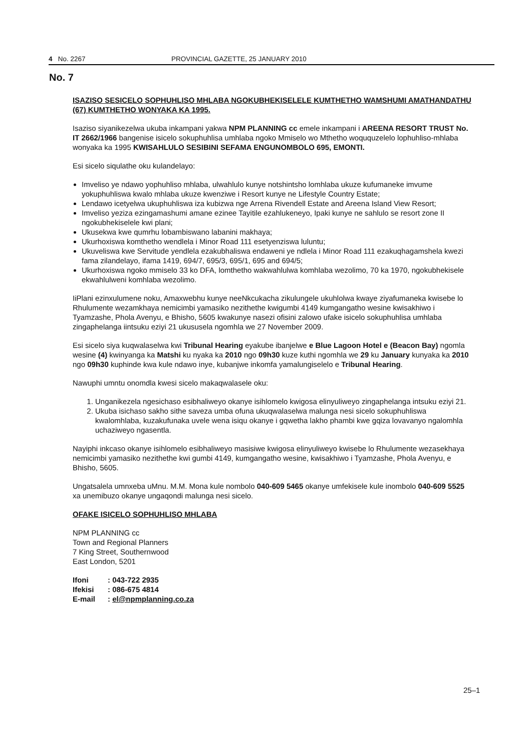4 No. 2267 PROVINCIAL GAZETTE, 25 JANUARY 2010
No. 7
ISAZISO SESICELO SOPHUHLISO MHLABA NGOKUBHEKISELELE KUMTHETHO WAMSHUMI AMATHANDATHU (67) KUMTHETHO WONYAKA KA 1995.
Isaziso siyanikezelwa ukuba inkampani yakwa NPM PLANNING cc emele inkampani i AREENA RESORT TRUST No. IT 2662/1966 bangenise isicelo sokuphuhlisa umhlaba ngoko Mmiselo wo Mthetho woququzelelo lophuhliso-mhlaba wonyaka ka 1995 KWISAHLULO SESIBINI SEFAMA ENGUNOMBOLO 695, EMONTI.
Esi sicelo siqulathe oku kulandelayo:
Imveliso ye ndawo yophuhliso mhlaba, ulwahlulo kunye notshintsho lomhlaba ukuze kufumaneke imvume yokuphuhliswa kwalo mhlaba ukuze kwenziwe i Resort kunye ne Lifestyle Country Estate;
Lendawo icetyelwa ukuphuhliswa iza kubizwa nge Arrena Rivendell Estate and Areena Island View Resort;
Imveliso yeziza ezingamashumi amane ezinee Tayitile ezahlukeneyo, Ipaki kunye ne sahlulo se resort zone II ngokubhekiselele kwi plani;
Ukusekwa kwe qumrhu lobambiswano labanini makhaya;
Ukurhoxiswa komthetho wendlela i Minor Road 111 esetyenziswa luluntu;
Ukuveliswa kwe Servitude yendlela ezakubhaliswa endaweni ye ndlela i Minor Road 111 ezakuqhagamshela kwezi fama zilandelayo, ifama 1419, 694/7, 695/3, 695/1, 695 and 694/5;
Ukurhoxiswa ngoko mmiselo 33 ko DFA, lomthetho wakwahlulwa komhlaba wezolimo, 70 ka 1970, ngokubhekisele ekwahlulweni komhlaba wezolimo.
IiPlani ezinxulumene noku, Amaxwebhu kunye neeNkcukacha zikulungele ukuhlolwa kwaye ziyafumaneka kwisebe lo Rhulumente wezamkhaya nemicimbi yamasiko nezithethe kwigumbi 4149 kumgangatho wesine kwisakhiwo i Tyamzashe, Phola Avenyu, e Bhisho, 5605 kwakunye nasezi ofisini zalowo ufake isicelo sokuphuhlisa umhlaba zingaphelanga iintsuku eziyi 21 ukususela ngomhla we 27 November 2009.
Esi sicelo siya kuqwalaselwa kwi Tribunal Hearing eyakube ibanjelwe e Blue Lagoon Hotel e (Beacon Bay) ngomla wesine (4) kwinyanga ka Matshi ku nyaka ka 2010 ngo 09h30 kuze kuthi ngomhla we 29 ku January kunyaka ka 2010 ngo 09h30 kuphinde kwa kule ndawo inye, kubanjwe inkomfa yamalungiselelo e Tribunal Hearing.
Nawuphi umntu onomdla kwesi sicelo makaqwalasele oku:
1. Unganikezela ngesichaso esibhaliweyo okanye isihlomelo kwigosa elinyuliweyo zingaphelanga intsuku eziyi 21.
2. Ukuba isichaso sakho sithe saveza umba ofuna ukuqwalaselwa malunga nesi sicelo sokuphuhliswa kwalomhlaba, kuzakufunaka uvele wena isiqu okanye i gqwetha lakho phambi kwe gqiza lovavanyo ngalomhla uchaziweyo ngasentla.
Nayiphi inkcaso okanye isihlomelo esibhaliweyo masisiwe kwigosa elinyuliweyo kwisebe lo Rhulumente wezasekhaya nemicimbi yamasiko nezithethe kwi gumbi 4149, kumgangatho wesine, kwisakhiwo i Tyamzashe, Phola Avenyu, e Bhisho, 5605.
Ungatsalela umnxeba uMnu. M.M. Mona kule nombolo 040-609 5465 okanye umfekisele kule inombolo 040-609 5525 xa unemibuzo okanye ungaqondi malunga nesi sicelo.
OFAKE ISICELO SOPHUHLISO MHLABA
NPM PLANNING cc
Town and Regional Planners
7 King Street, Southernwood
East London, 5201
| Ifoni | : 043-722 2935 |
| Ifekisi | : 086-675 4814 |
| E-mail | : el@npmplanning.co.za |
25–1